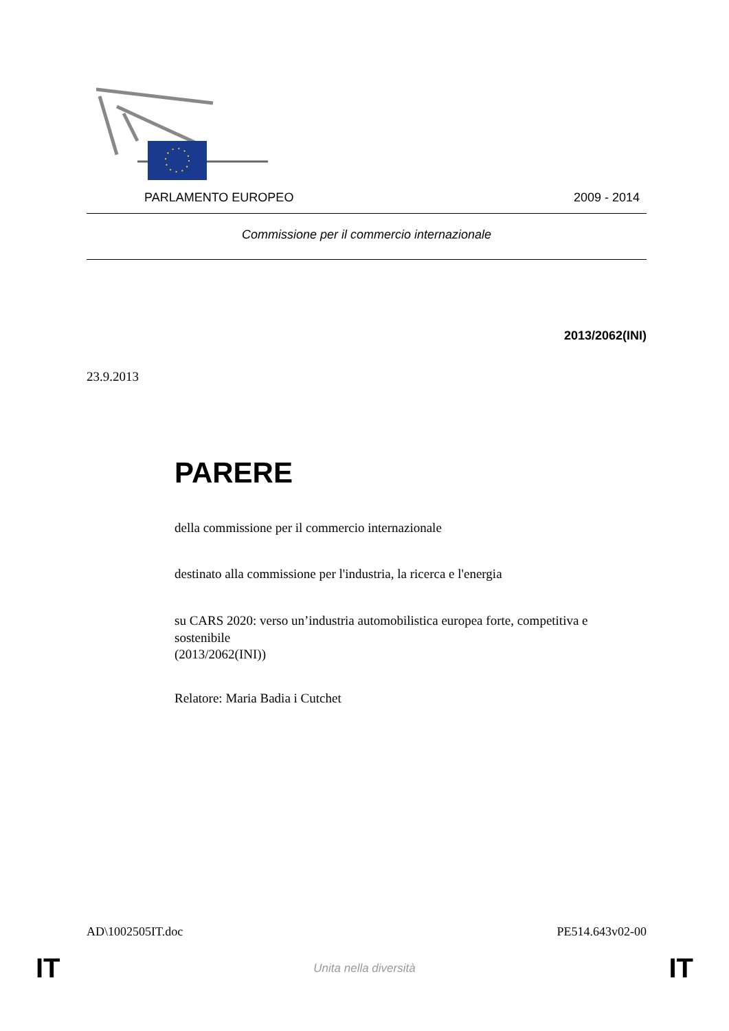PARLAMENTO EUROPEO 2009 - 2014
Commissione per il commercio internazionale
2013/2062(INI)
23.9.2013
PARERE
della commissione per il commercio internazionale
destinato alla commissione per l'industria, la ricerca e l'energia
su CARS 2020: verso un’industria automobilistica europea forte, competitiva e sostenibile
(2013/2062(INI))
Relatore: Maria Badia i Cutchet
AD\1002505IT.doc PE514.643v02-00
IT Unita nella diversità IT